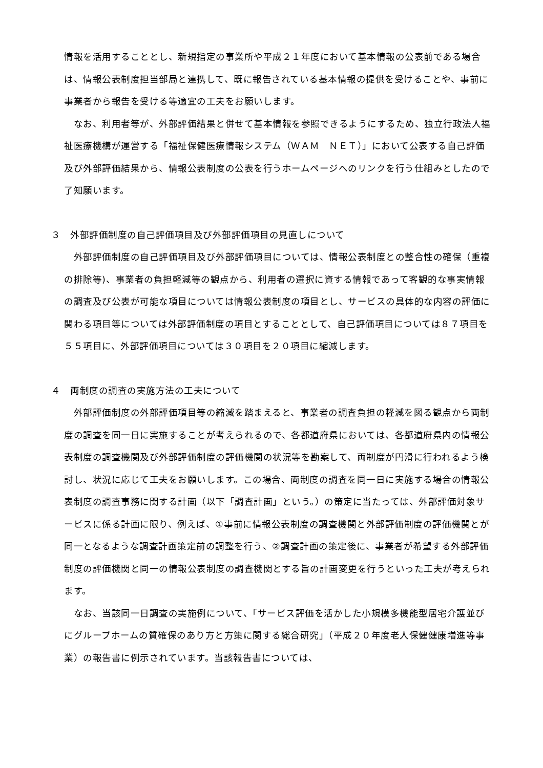情報を活用することとし、新規指定の事業所や平成２１年度において基本情報の公表前である場合は、情報公表制度担当部局と連携して、既に報告されている基本情報の提供を受けることや、事前に事業者から報告を受ける等適宜の工夫をお願いします。
　なお、利用者等が、外部評価結果と併せて基本情報を参照できるようにするため、独立行政法人福祉医療機構が運営する「福祉保健医療情報システム（ＷＡＭ　ＮＥＴ）」において公表する自己評価及び外部評価結果から、情報公表制度の公表を行うホームページへのリンクを行う仕組みとしたので了知願います。
３　外部評価制度の自己評価項目及び外部評価項目の見直しについて
　外部評価制度の自己評価項目及び外部評価項目については、情報公表制度との整合性の確保（重複の排除等)、事業者の負担軽減等の観点から、利用者の選択に資する情報であって客観的な事実情報の調査及び公表が可能な項目については情報公表制度の項目とし、サービスの具体的な内容の評価に関わる項目等については外部評価制度の項目とすることとして、自己評価項目については８７項目を５５項目に、外部評価項目については３０項目を２０項目に縮減します。
４　両制度の調査の実施方法の工夫について
　外部評価制度の外部評価項目等の縮減を踏まえると、事業者の調査負担の軽減を図る観点から両制度の調査を同一日に実施することが考えられるので、各都道府県においては、各都道府県内の情報公表制度の調査機関及び外部評価制度の評価機関の状況等を勘案して、両制度が円滑に行われるよう検討し、状況に応じて工夫をお願いします。この場合、両制度の調査を同一日に実施する場合の情報公表制度の調査事務に関する計画（以下「調査計画」という。）の策定に当たっては、外部評価対象サービスに係る計画に限り、例えば、①事前に情報公表制度の調査機関と外部評価制度の評価機関とが同一となるような調査計画策定前の調整を行う、②調査計画の策定後に、事業者が希望する外部評価制度の評価機関と同一の情報公表制度の調査機関とする旨の計画変更を行うといった工夫が考えられます。
　なお、当該同一日調査の実施例について、「サービス評価を活かした小規模多機能型居宅介護並びにグループホームの質確保のあり方と方策に関する総合研究」（平成２０年度老人保健健康増進等事業）の報告書に例示されています。当該報告書については、